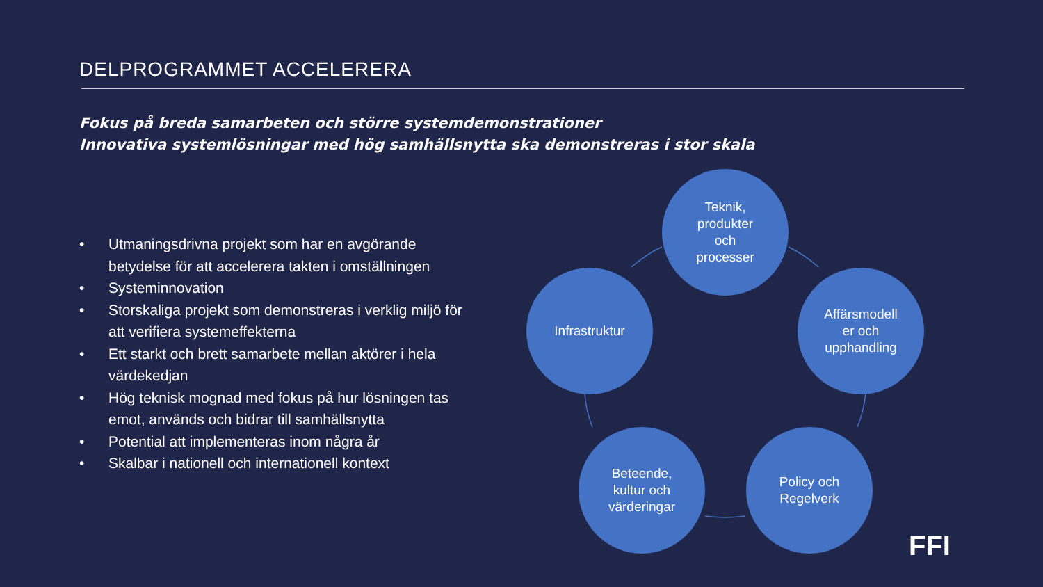DELPROGRAMMET ACCELERERA
Fokus på breda samarbeten och större systemdemonstrationer
Innovativa systemlösningar med hög samhällsnytta ska demonstreras i stor skala
• Utmaningsdrivna projekt som har en avgörande betydelse för att accelerera takten i omställningen
• Systeminnovation
• Storskaliga projekt som demonstreras i verklig miljö för att verifiera systemeffekterna
• Ett starkt och brett samarbete mellan aktörer i hela värdekedjan
• Hög teknisk mognad med fokus på hur lösningen tas emot, används och bidrar till samhällsnytta
• Potential att implementeras inom några år
• Skalbar i nationell och internationell kontext
Teknik,
produkter
och
processer
Infrastruktur
Affärsmodell
er och
upphandling
Beteende,
kultur och
värderingar
Policy och
Regelverk
FFI